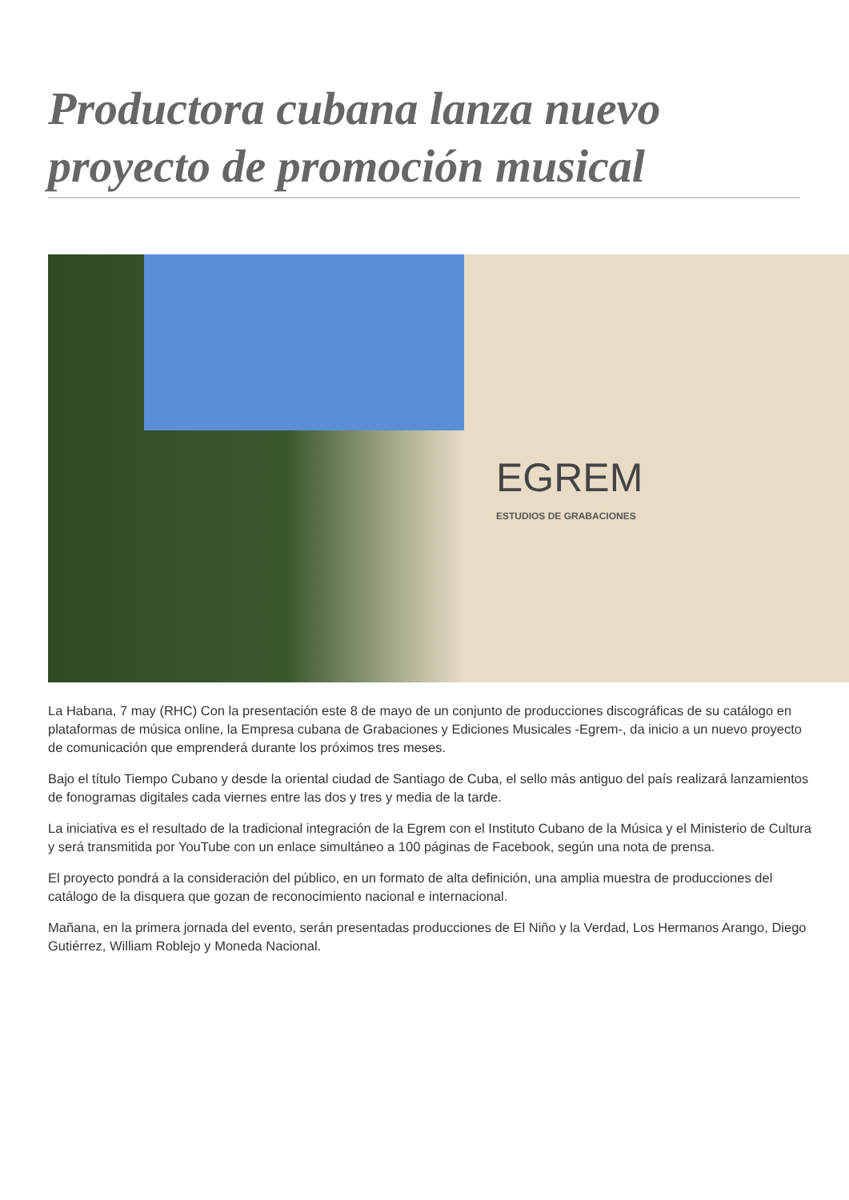Productora cubana lanza nuevo proyecto de promoción musical
EGREM
ESTUDIOS DE GRABACIONES
La Habana, 7 may (RHC) Con la presentación este 8 de mayo de un conjunto de producciones discográficas de su catálogo en plataformas de música online, la Empresa cubana de Grabaciones y Ediciones Musicales -Egrem-, da inicio a un nuevo proyecto de comunicación que emprenderá durante los próximos tres meses.
Bajo el título Tiempo Cubano y desde la oriental ciudad de Santiago de Cuba, el sello más antiguo del país realizará lanzamientos de fonogramas digitales cada viernes entre las dos y tres y media de la tarde.
La iniciativa es el resultado de la tradicional integración de la Egrem con el Instituto Cubano de la Música y el Ministerio de Cultura y será transmitida por YouTube con un enlace simultáneo a 100 páginas de Facebook, según una nota de prensa.
El proyecto pondrá a la consideración del público, en un formato de alta definición, una amplia muestra de producciones del catálogo de la disquera que gozan de reconocimiento nacional e internacional.
Mañana, en la primera jornada del evento, serán presentadas producciones de El Niño y la Verdad, Los Hermanos Arango, Diego Gutiérrez, William Roblejo y Moneda Nacional.